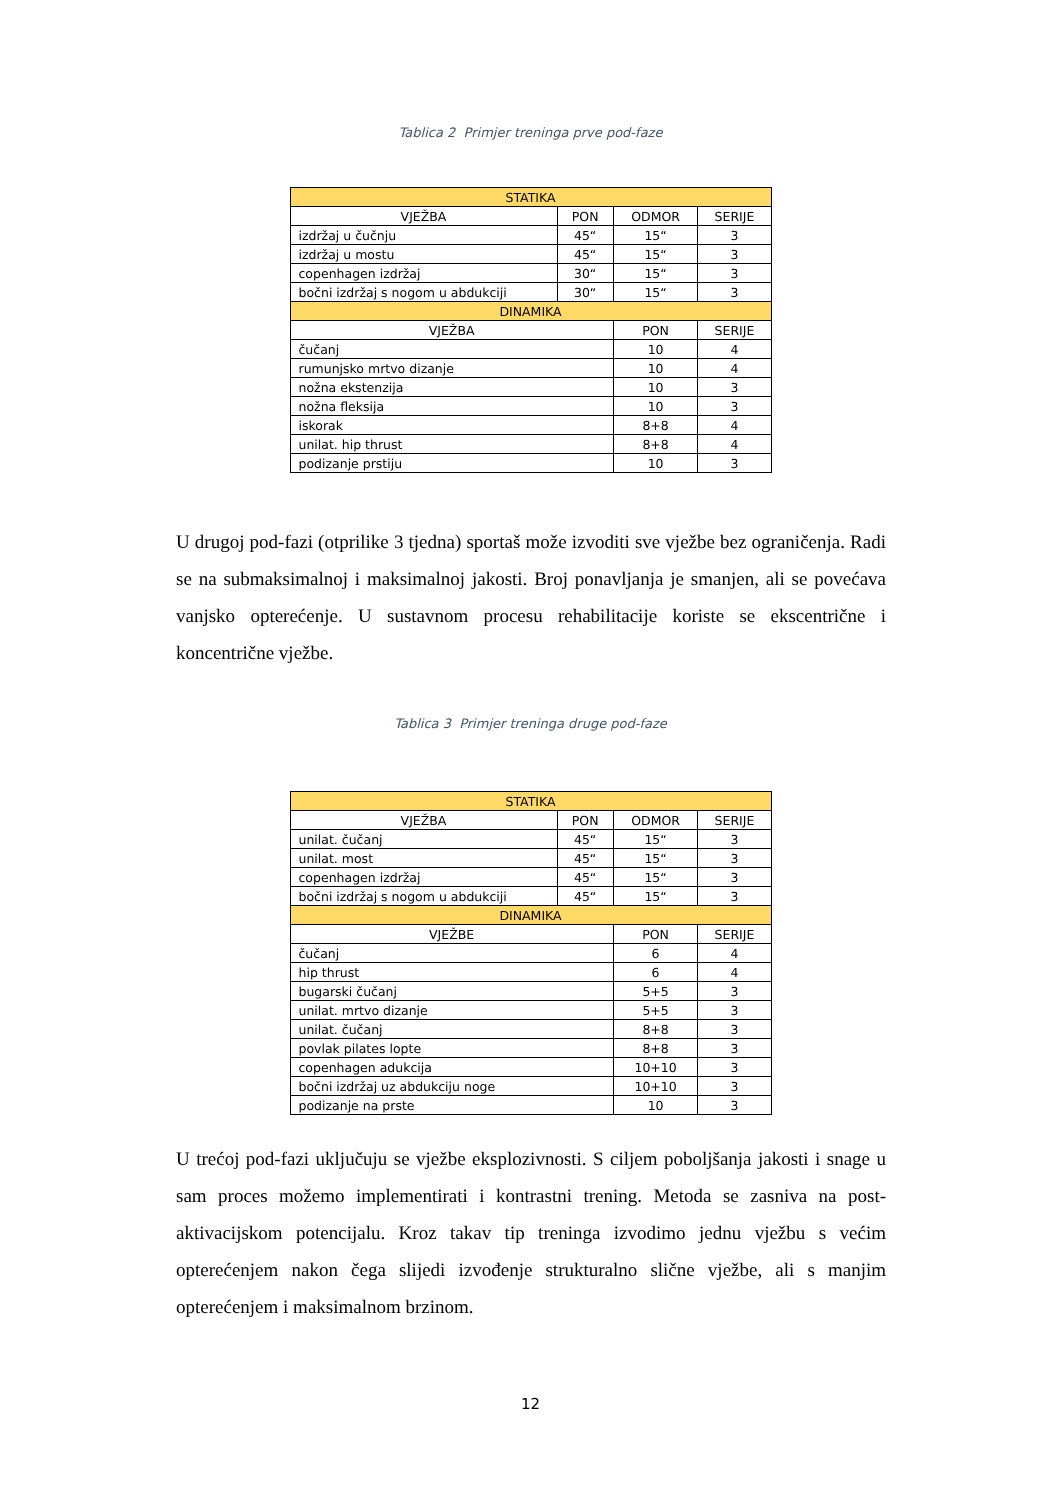Tablica 2 Primjer treninga prve pod-faze
| STATIKA | | | |
| --- | --- | --- | --- |
| VJEŽBA | PON | ODMOR | SERIJE |
| izdržaj u čučnju | 45“ | 15“ | 3 |
| izdržaj u mostu | 45“ | 15“ | 3 |
| copenhagen izdržaj | 30“ | 15“ | 3 |
| bočni izdržaj s nogom u abdukciji | 30“ | 15“ | 3 |
| DINAMIKA | | | |
| VJEŽBA | | PON | SERIJE |
| čučanj | | 10 | 4 |
| rumunjsko mrtvo dizanje | | 10 | 4 |
| nožna ekstenzija | | 10 | 3 |
| nožna fleksija | | 10 | 3 |
| iskorak | | 8+8 | 4 |
| unilat. hip thrust | | 8+8 | 4 |
| podizanje prstiju | | 10 | 3 |
U drugoj pod-fazi (otprilike 3 tjedna) sportaš može izvoditi sve vježbe bez ograničenja. Radi se na submaksimalnoj i maksimalnoj jakosti. Broj ponavljanja je smanjen, ali se povećava vanjsko opterećenje. U sustavnom procesu rehabilitacije koriste se ekscentrične i koncentrične vježbe.
Tablica 3 Primjer treninga druge pod-faze
| STATIKA | | | |
| --- | --- | --- | --- |
| VJEŽBA | PON | ODMOR | SERIJE |
| unilat. čučanj | 45“ | 15“ | 3 |
| unilat. most | 45“ | 15“ | 3 |
| copenhagen izdržaj | 45“ | 15“ | 3 |
| bočni izdržaj s nogom u abdukciji | 45“ | 15“ | 3 |
| DINAMIKA | | | |
| VJEŽBE | | PON | SERIJE |
| čučanj | | 6 | 4 |
| hip thrust | | 6 | 4 |
| bugarski čučanj | | 5+5 | 3 |
| unilat. mrtvo dizanje | | 5+5 | 3 |
| unilat. čučanj | | 8+8 | 3 |
| povlak pilates lopte | | 8+8 | 3 |
| copenhagen adukcija | | 10+10 | 3 |
| bočni izdržaj uz abdukciju noge | | 10+10 | 3 |
| podizanje na prste | | 10 | 3 |
U trećoj pod-fazi uključuju se vježbe eksplozivnosti. S ciljem poboljšanja jakosti i snage u sam proces možemo implementirati i kontrastni trening. Metoda se zasniva na post-aktivacijskom potencijalu. Kroz takav tip treninga izvodimo jednu vježbu s većim opterećenjem nakon čega slijedi izvođenje strukturalno slične vježbe, ali s manjim opterećenjem i maksimalnom brzinom.
12